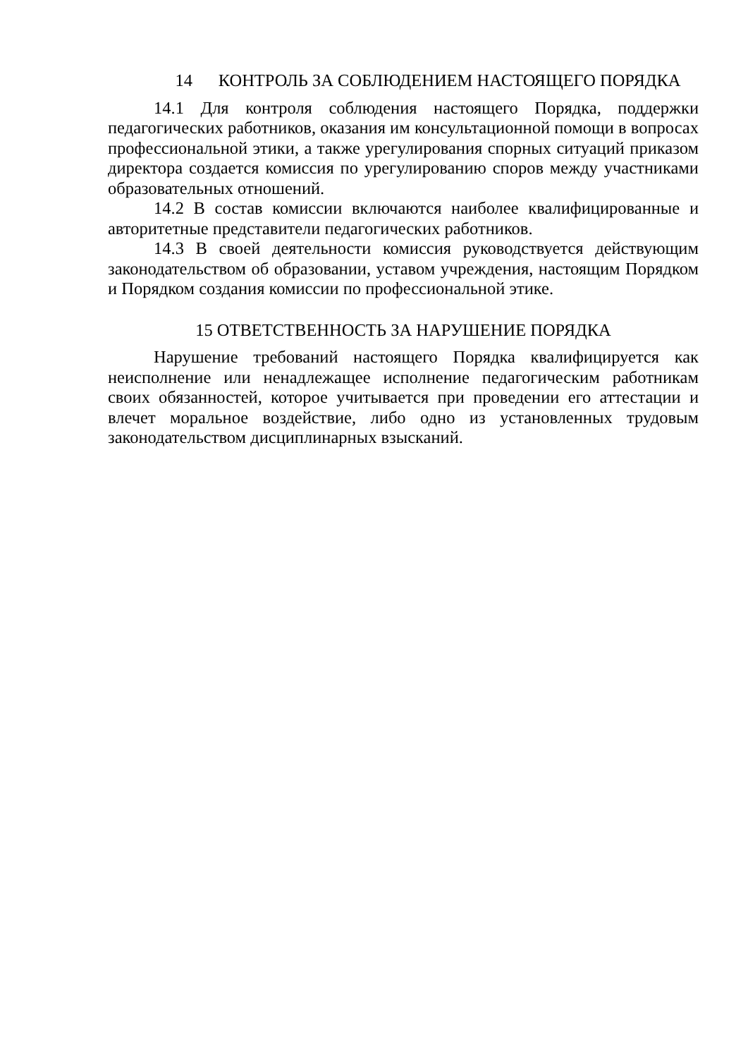14 КОНТРОЛЬ ЗА СОБЛЮДЕНИЕМ НАСТОЯЩЕГО ПОРЯДКА
14.1 Для контроля соблюдения настоящего Порядка, поддержки педагогических работников, оказания им консультационной помощи в вопросах профессиональной этики, а также урегулирования спорных ситуаций приказом директора создается комиссия по урегулированию споров между участниками образовательных отношений.
14.2 В состав комиссии включаются наиболее квалифицированные и авторитетные представители педагогических работников.
14.3 В своей деятельности комиссия руководствуется действующим законодательством об образовании, уставом учреждения, настоящим Порядком и Порядком создания комиссии по профессиональной этике.
15 ОТВЕТСТВЕННОСТЬ ЗА НАРУШЕНИЕ ПОРЯДКА
Нарушение требований настоящего Порядка квалифицируется как неисполнение или ненадлежащее исполнение педагогическим работникам своих обязанностей, которое учитывается при проведении его аттестации и влечет моральное воздействие, либо одно из установленных трудовым законодательством дисциплинарных взысканий.